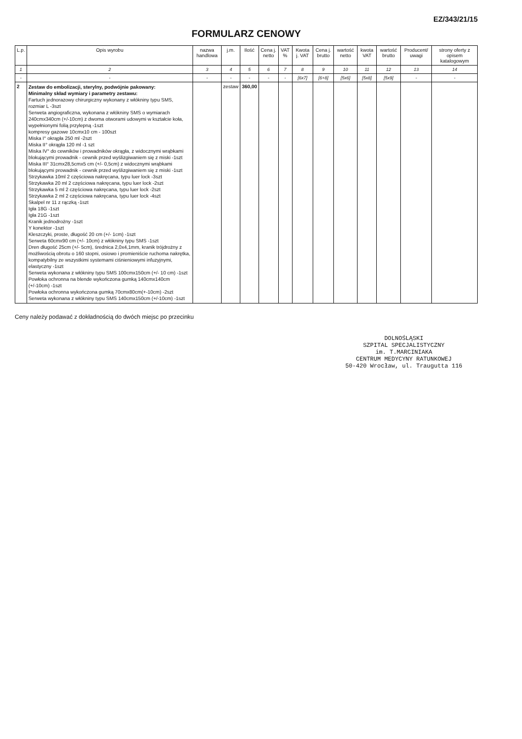EZ/343/21/15
FORMULARZ CENOWY
| L.p. | Opis wyrobu | nazwa handlowa | j.m. | Ilość | Cena j. netto | VAT % | Kwota j. VAT | Cena j. brutto | wartość netto | kwota VAT | wartość brutto | Producent/ uwagi | strony oferty z opisem katalogowym |
| --- | --- | --- | --- | --- | --- | --- | --- | --- | --- | --- | --- | --- | --- |
| 1 | 2 | 3 | 4 | 5 | 6 | 7 | 8 | 9 | 10 | 11 | 12 | 13 | 14 |
| - | - | - | - | - | - | - | [6x7] | [6+8] | [5x6] | [5x8] | [5x9] | - | - |
| 2 | Zestaw do embolizacji, sterylny, podwójnie pakowany: Minimalny skład wymiary i parametry zestawu: Fartuch jednorazowy chirurgiczny wykonany z włókniny typu SMS, rozmiar L -3szt Serweta angiograficzna, wykonana z włókniny SMS o wymiarach 240cmx340cm (+/-10cm) z dwoma otworami udowymi w kształcie koła, wypełnionymi folią przylepną -1szt kompresy gazowe 10cmx10 cm - 100szt Miska I° okrągła 250 ml -2szt Miska II° okrągła 120 ml -1 szt Miska IV° do cewników i prowadników okrągła, z widocznymi wrąbkami blokującymi prowadnik - cewnik przed wyślizgiwaniem się z miski -1szt Miska III° 31cmx28,5cmx5 cm (+/- 0,5cm) z widocznymi wrąbkami blokującymi prowadnik - cewnik przed wyślizgiwaniem się z miski -1szt Strzykawka 10ml 2 częściowa nakręcana, typu luer lock -3szt Strzykawka 20 ml 2 częściowa nakręcana, typu luer lock -2szt Strzykawka 5 ml 2 częściowa nakręcana, typu luer lock -2szt Strzykawka 2 ml 2 częściowa nakręcana, typu luer lock -4szt Skalpel nr 11 z rączką -1szt Igła 18G -1szt Igła 21G -1szt Kranik jednodrożny -1szt Y konektor -1szt Kleszczyki, proste, długość 20 cm (+/- 1cm) -1szt Serweta 60cmx90 cm (+/- 10cm) z włókniny typu SMS -1szt Dren długość 25cm (+/- 5cm), średnica 2,0x4,1mm, kranik trójdrożny z możliwością obrotu o 160 stopni, osiowo i promieniście ruchoma nakrętka, kompatybilny ze wszystkimi systemami ciśnieniowymi infuzyjnymi, elastyczny -1szt Serweta wykonana z włókniny typu SMS 100cmx150cm (+/- 10 cm) -1szt Powłoka ochronna na blende wykończona gumką 140cmx140cm (+/-10cm) -1szt Powłoka ochronna wykończona gumką 70cmx80cm(+-10cm) -2szt Serweta wykonana z włókniny typu SMS 140cmx150cm (+/-10cm) -1szt | | zestaw | 360,00 | | | | | | | | | |
Ceny należy podawać z dokładnością do dwóch miejsc po przecinku
DOLNOŚLĄSKI
SZPITAL SPECJALISTYCZNY
im. T.MARCINIAKA
CENTRUM MEDYCYNY RATUNKOWEJ
50-420 Wrocław, ul. Traugutta 116